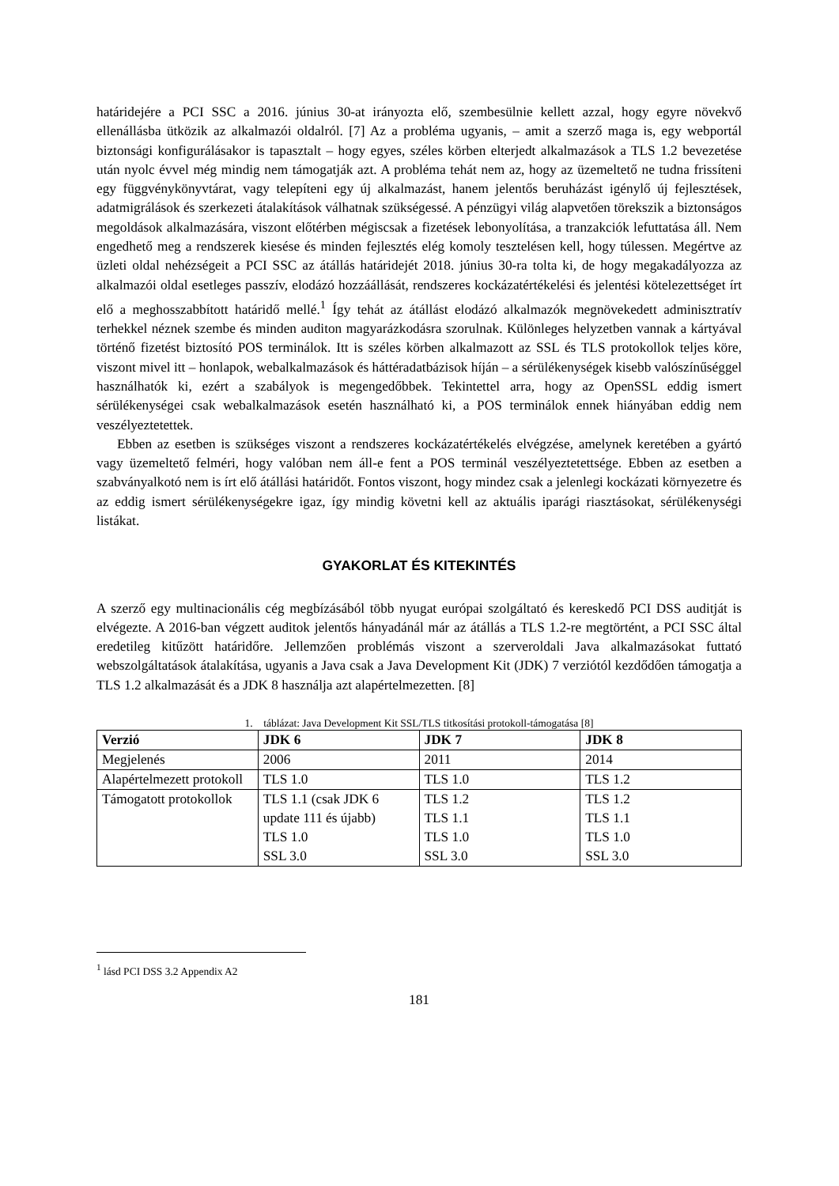határidejére a PCI SSC a 2016. június 30-at irányozta elő, szembesülnie kellett azzal, hogy egyre növekvő ellenállásba ütközik az alkalmazói oldalról. [7] Az a probléma ugyanis, – amit a szerző maga is, egy webportál biztonsági konfigurálásakor is tapasztalt – hogy egyes, széles körben elterjedt alkalmazások a TLS 1.2 bevezetése után nyolc évvel még mindig nem támogatják azt. A probléma tehát nem az, hogy az üzemeltető ne tudna frissíteni egy függvénykönyvtárat, vagy telepíteni egy új alkalmazást, hanem jelentős beruházást igénylő új fejlesztések, adatmigrálások és szerkezeti átalakítások válhatnak szükségessé. A pénzügyi világ alapvetően törekszik a biztonságos megoldások alkalmazására, viszont előtérben mégiscsak a fizetések lebonyolítása, a tranzakciók lefuttatása áll. Nem engedhető meg a rendszerek kiesése és minden fejlesztés elég komoly tesztelésen kell, hogy túlessen. Megértve az üzleti oldal nehézségeit a PCI SSC az átállás határidejét 2018. június 30-ra tolta ki, de hogy megakadályozza az alkalmazói oldal esetleges passzív, elodázó hozzáállását, rendszeres kockázatértékelési és jelentési kötelezettséget írt elő a meghosszabbított határidő mellé.<sup>1</sup> Így tehát az átállást elodázó alkalmazók megnövekedett adminisztratív terhekkel néznek szembe és minden auditon magyarázkodásra szorulnak. Különleges helyzetben vannak a kártyával történő fizetést biztosító POS terminálok. Itt is széles körben alkalmazott az SSL és TLS protokollok teljes köre, viszont mivel itt – honlapok, webalkalmazások és háttéradatbázisok híján – a sérülékenységek kisebb valószínűséggel használhatók ki, ezért a szabályok is megengedőbbek. Tekintettel arra, hogy az OpenSSL eddig ismert sérülékenységei csak webalkalmazások esetén használható ki, a POS terminálok ennek hiányában eddig nem veszélyeztetettek.
Ebben az esetben is szükséges viszont a rendszeres kockázatértékelés elvégzése, amelynek keretében a gyártó vagy üzemeltető felméri, hogy valóban nem áll-e fent a POS terminál veszélyeztetettsége. Ebben az esetben a szabványalkotó nem is írt elő átállási határidőt. Fontos viszont, hogy mindez csak a jelenlegi kockázati környezetre és az eddig ismert sérülékenységekre igaz, így mindig követni kell az aktuális iparági riasztásokat, sérülékenységi listákat.
GYAKORLAT ÉS KITEKINTÉS
A szerző egy multinacionális cég megbízásából több nyugat európai szolgáltató és kereskedő PCI DSS auditját is elvégezte. A 2016-ban végzett auditok jelentős hányadánál már az átállás a TLS 1.2-re megtörtént, a PCI SSC által eredetileg kitűzött határidőre. Jellemzően problémás viszont a szerveroldali Java alkalmazásokat futtató webszolgáltatások átalakítása, ugyanis a Java csak a Java Development Kit (JDK) 7 verziótól kezdődően támogatja a TLS 1.2 alkalmazását és a JDK 8 használja azt alapértelmezetten. [8]
1. táblázat: Java Development Kit SSL/TLS titkosítási protokoll-támogatása [8]
| Verzió | JDK 6 | JDK 7 | JDK 8 |
| --- | --- | --- | --- |
| Megjelenés | 2006 | 2011 | 2014 |
| Alapértelmezett protokoll | TLS 1.0 | TLS 1.0 | TLS 1.2 |
| Támogatott protokollok | TLS 1.1 (csak JDK 6 update 111 és újabb) TLS 1.0 SSL 3.0 | TLS 1.2 TLS 1.1 TLS 1.0 SSL 3.0 | TLS 1.2 TLS 1.1 TLS 1.0 SSL 3.0 |
<sup>1</sup> lásd PCI DSS 3.2 Appendix A2
181